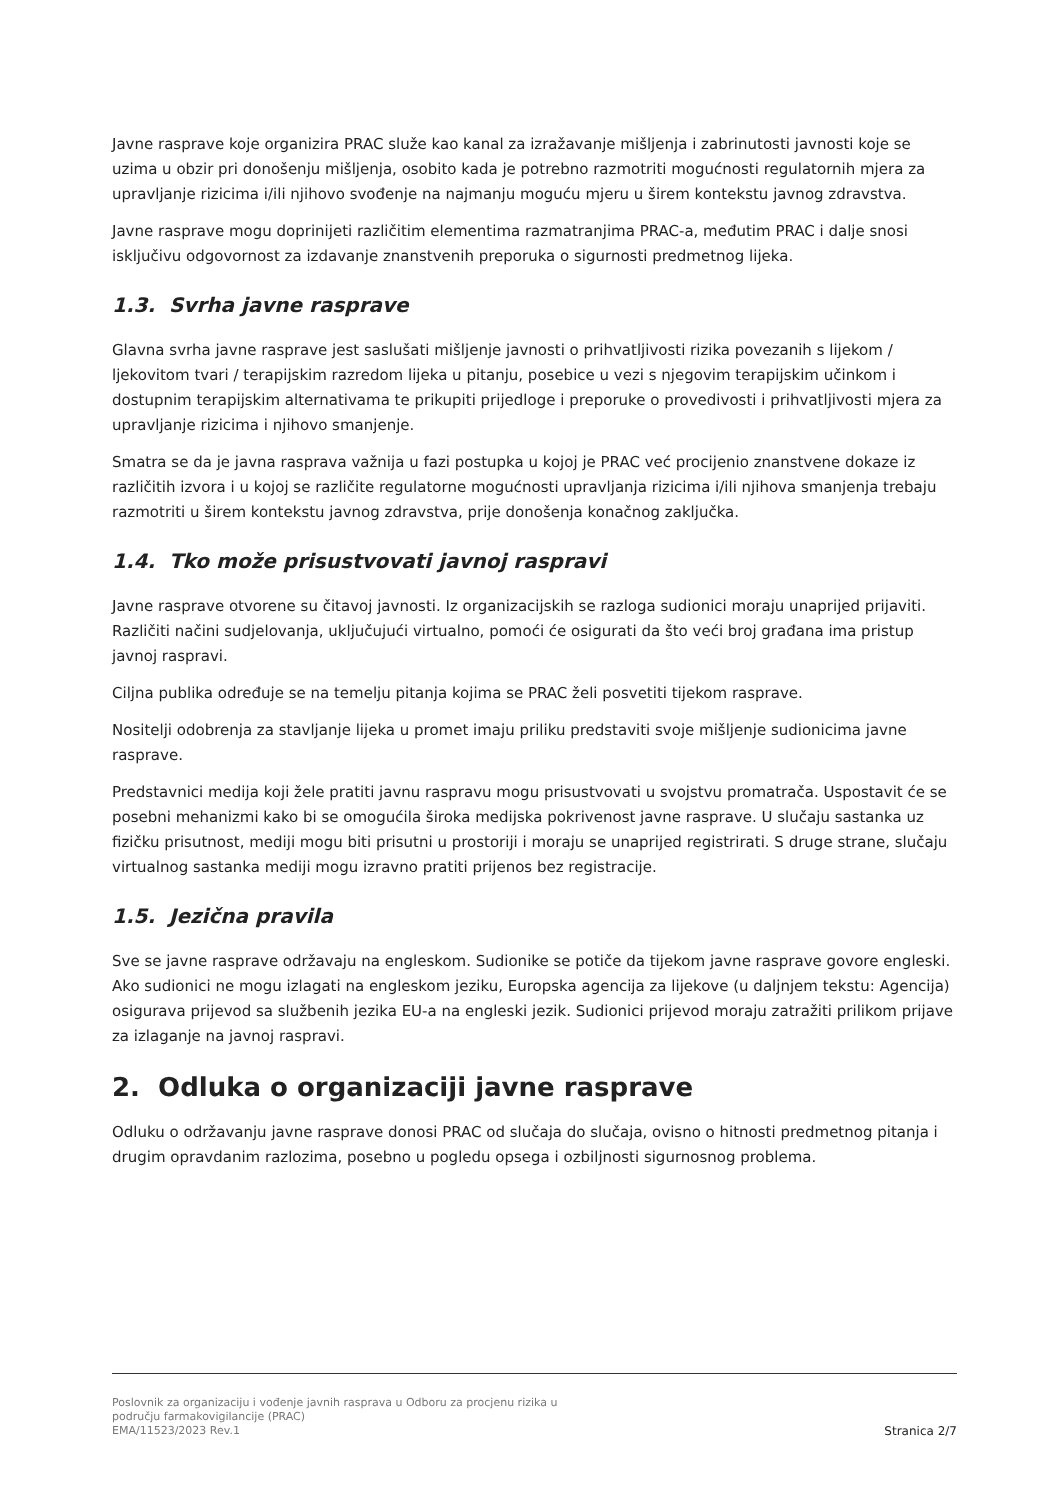Javne rasprave koje organizira PRAC služe kao kanal za izražavanje mišljenja i zabrinutosti javnosti koje se uzima u obzir pri donošenju mišljenja, osobito kada je potrebno razmotriti mogućnosti regulatornih mjera za upravljanje rizicima i/ili njihovo svođenje na najmanju moguću mjeru u širem kontekstu javnog zdravstva.
Javne rasprave mogu doprinijeti različitim elementima razmatranjima PRAC-a, međutim PRAC i dalje snosi isključivu odgovornost za izdavanje znanstvenih preporuka o sigurnosti predmetnog lijeka.
1.3. Svrha javne rasprave
Glavna svrha javne rasprave jest saslušati mišljenje javnosti o prihvatljivosti rizika povezanih s lijekom / ljekovitom tvari / terapijskim razredom lijeka u pitanju, posebice u vezi s njegovim terapijskim učinkom i dostupnim terapijskim alternativama te prikupiti prijedloge i preporuke o provedivosti i prihvatljivosti mjera za upravljanje rizicima i njihovo smanjenje.
Smatra se da je javna rasprava važnija u fazi postupka u kojoj je PRAC već procijenio znanstvene dokaze iz različitih izvora i u kojoj se različite regulatorne mogućnosti upravljanja rizicima i/ili njihova smanjenja trebaju razmotriti u širem kontekstu javnog zdravstva, prije donošenja konačnog zaključka.
1.4. Tko može prisustvovati javnoj raspravi
Javne rasprave otvorene su čitavoj javnosti. Iz organizacijskih se razloga sudionici moraju unaprijed prijaviti. Različiti načini sudjelovanja, uključujući virtualno, pomoći će osigurati da što veći broj građana ima pristup javnoj raspravi.
Ciljna publika određuje se na temelju pitanja kojima se PRAC želi posvetiti tijekom rasprave.
Nositelji odobrenja za stavljanje lijeka u promet imaju priliku predstaviti svoje mišljenje sudionicima javne rasprave.
Predstavnici medija koji žele pratiti javnu raspravu mogu prisustvovati u svojstvu promatrača. Uspostavit će se posebni mehanizmi kako bi se omogućila široka medijska pokrivenost javne rasprave. U slučaju sastanka uz fizičku prisutnost, mediji mogu biti prisutni u prostoriji i moraju se unaprijed registrirati. S druge strane, slučaju virtualnog sastanka mediji mogu izravno pratiti prijenos bez registracije.
1.5. Jezična pravila
Sve se javne rasprave održavaju na engleskom. Sudionike se potiče da tijekom javne rasprave govore engleski. Ako sudionici ne mogu izlagati na engleskom jeziku, Europska agencija za lijekove (u daljnjem tekstu: Agencija) osigurava prijevod sa službenih jezika EU-a na engleski jezik. Sudionici prijevod moraju zatražiti prilikom prijave za izlaganje na javnoj raspravi.
2. Odluka o organizaciji javne rasprave
Odluku o održavanju javne rasprave donosi PRAC od slučaja do slučaja, ovisno o hitnosti predmetnog pitanja i drugim opravdanim razlozima, posebno u pogledu opsega i ozbiljnosti sigurnosnog problema.
Poslovnik za organizaciju i vođenje javnih rasprava u Odboru za procjenu rizika u
području farmakovigilancije (PRAC)
EMA/11523/2023 Rev.1
Stranica 2/7